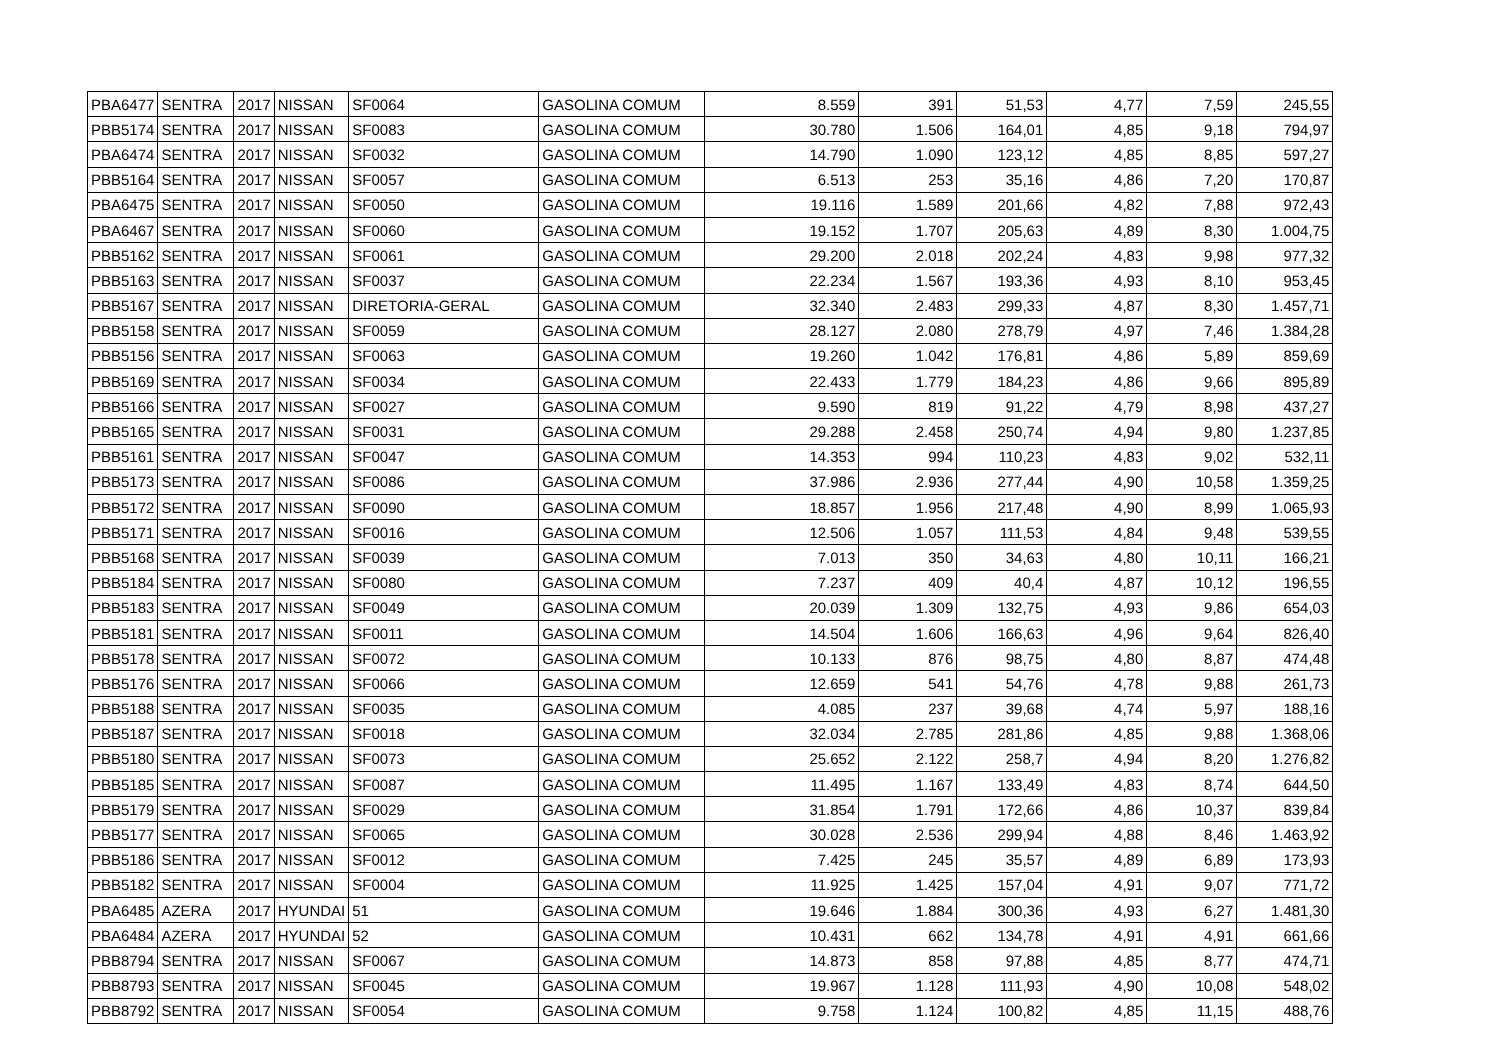| PBA6477 | SENTRA | 2017 | NISSAN | SF0064 | GASOLINA COMUM | 8.559 | 391 | 51,53 | 4,77 | 7,59 | 245,55 |
| PBB5174 | SENTRA | 2017 | NISSAN | SF0083 | GASOLINA COMUM | 30.780 | 1.506 | 164,01 | 4,85 | 9,18 | 794,97 |
| PBA6474 | SENTRA | 2017 | NISSAN | SF0032 | GASOLINA COMUM | 14.790 | 1.090 | 123,12 | 4,85 | 8,85 | 597,27 |
| PBB5164 | SENTRA | 2017 | NISSAN | SF0057 | GASOLINA COMUM | 6.513 | 253 | 35,16 | 4,86 | 7,20 | 170,87 |
| PBA6475 | SENTRA | 2017 | NISSAN | SF0050 | GASOLINA COMUM | 19.116 | 1.589 | 201,66 | 4,82 | 7,88 | 972,43 |
| PBA6467 | SENTRA | 2017 | NISSAN | SF0060 | GASOLINA COMUM | 19.152 | 1.707 | 205,63 | 4,89 | 8,30 | 1.004,75 |
| PBB5162 | SENTRA | 2017 | NISSAN | SF0061 | GASOLINA COMUM | 29.200 | 2.018 | 202,24 | 4,83 | 9,98 | 977,32 |
| PBB5163 | SENTRA | 2017 | NISSAN | SF0037 | GASOLINA COMUM | 22.234 | 1.567 | 193,36 | 4,93 | 8,10 | 953,45 |
| PBB5167 | SENTRA | 2017 | NISSAN | DIRETORIA-GERAL | GASOLINA COMUM | 32.340 | 2.483 | 299,33 | 4,87 | 8,30 | 1.457,71 |
| PBB5158 | SENTRA | 2017 | NISSAN | SF0059 | GASOLINA COMUM | 28.127 | 2.080 | 278,79 | 4,97 | 7,46 | 1.384,28 |
| PBB5156 | SENTRA | 2017 | NISSAN | SF0063 | GASOLINA COMUM | 19.260 | 1.042 | 176,81 | 4,86 | 5,89 | 859,69 |
| PBB5169 | SENTRA | 2017 | NISSAN | SF0034 | GASOLINA COMUM | 22.433 | 1.779 | 184,23 | 4,86 | 9,66 | 895,89 |
| PBB5166 | SENTRA | 2017 | NISSAN | SF0027 | GASOLINA COMUM | 9.590 | 819 | 91,22 | 4,79 | 8,98 | 437,27 |
| PBB5165 | SENTRA | 2017 | NISSAN | SF0031 | GASOLINA COMUM | 29.288 | 2.458 | 250,74 | 4,94 | 9,80 | 1.237,85 |
| PBB5161 | SENTRA | 2017 | NISSAN | SF0047 | GASOLINA COMUM | 14.353 | 994 | 110,23 | 4,83 | 9,02 | 532,11 |
| PBB5173 | SENTRA | 2017 | NISSAN | SF0086 | GASOLINA COMUM | 37.986 | 2.936 | 277,44 | 4,90 | 10,58 | 1.359,25 |
| PBB5172 | SENTRA | 2017 | NISSAN | SF0090 | GASOLINA COMUM | 18.857 | 1.956 | 217,48 | 4,90 | 8,99 | 1.065,93 |
| PBB5171 | SENTRA | 2017 | NISSAN | SF0016 | GASOLINA COMUM | 12.506 | 1.057 | 111,53 | 4,84 | 9,48 | 539,55 |
| PBB5168 | SENTRA | 2017 | NISSAN | SF0039 | GASOLINA COMUM | 7.013 | 350 | 34,63 | 4,80 | 10,11 | 166,21 |
| PBB5184 | SENTRA | 2017 | NISSAN | SF0080 | GASOLINA COMUM | 7.237 | 409 | 40,4 | 4,87 | 10,12 | 196,55 |
| PBB5183 | SENTRA | 2017 | NISSAN | SF0049 | GASOLINA COMUM | 20.039 | 1.309 | 132,75 | 4,93 | 9,86 | 654,03 |
| PBB5181 | SENTRA | 2017 | NISSAN | SF0011 | GASOLINA COMUM | 14.504 | 1.606 | 166,63 | 4,96 | 9,64 | 826,40 |
| PBB5178 | SENTRA | 2017 | NISSAN | SF0072 | GASOLINA COMUM | 10.133 | 876 | 98,75 | 4,80 | 8,87 | 474,48 |
| PBB5176 | SENTRA | 2017 | NISSAN | SF0066 | GASOLINA COMUM | 12.659 | 541 | 54,76 | 4,78 | 9,88 | 261,73 |
| PBB5188 | SENTRA | 2017 | NISSAN | SF0035 | GASOLINA COMUM | 4.085 | 237 | 39,68 | 4,74 | 5,97 | 188,16 |
| PBB5187 | SENTRA | 2017 | NISSAN | SF0018 | GASOLINA COMUM | 32.034 | 2.785 | 281,86 | 4,85 | 9,88 | 1.368,06 |
| PBB5180 | SENTRA | 2017 | NISSAN | SF0073 | GASOLINA COMUM | 25.652 | 2.122 | 258,7 | 4,94 | 8,20 | 1.276,82 |
| PBB5185 | SENTRA | 2017 | NISSAN | SF0087 | GASOLINA COMUM | 11.495 | 1.167 | 133,49 | 4,83 | 8,74 | 644,50 |
| PBB5179 | SENTRA | 2017 | NISSAN | SF0029 | GASOLINA COMUM | 31.854 | 1.791 | 172,66 | 4,86 | 10,37 | 839,84 |
| PBB5177 | SENTRA | 2017 | NISSAN | SF0065 | GASOLINA COMUM | 30.028 | 2.536 | 299,94 | 4,88 | 8,46 | 1.463,92 |
| PBB5186 | SENTRA | 2017 | NISSAN | SF0012 | GASOLINA COMUM | 7.425 | 245 | 35,57 | 4,89 | 6,89 | 173,93 |
| PBB5182 | SENTRA | 2017 | NISSAN | SF0004 | GASOLINA COMUM | 11.925 | 1.425 | 157,04 | 4,91 | 9,07 | 771,72 |
| PBA6485 | AZERA | 2017 | HYUNDAI | 51 | GASOLINA COMUM | 19.646 | 1.884 | 300,36 | 4,93 | 6,27 | 1.481,30 |
| PBA6484 | AZERA | 2017 | HYUNDAI | 52 | GASOLINA COMUM | 10.431 | 662 | 134,78 | 4,91 | 4,91 | 661,66 |
| PBB8794 | SENTRA | 2017 | NISSAN | SF0067 | GASOLINA COMUM | 14.873 | 858 | 97,88 | 4,85 | 8,77 | 474,71 |
| PBB8793 | SENTRA | 2017 | NISSAN | SF0045 | GASOLINA COMUM | 19.967 | 1.128 | 111,93 | 4,90 | 10,08 | 548,02 |
| PBB8792 | SENTRA | 2017 | NISSAN | SF0054 | GASOLINA COMUM | 9.758 | 1.124 | 100,82 | 4,85 | 11,15 | 488,76 |